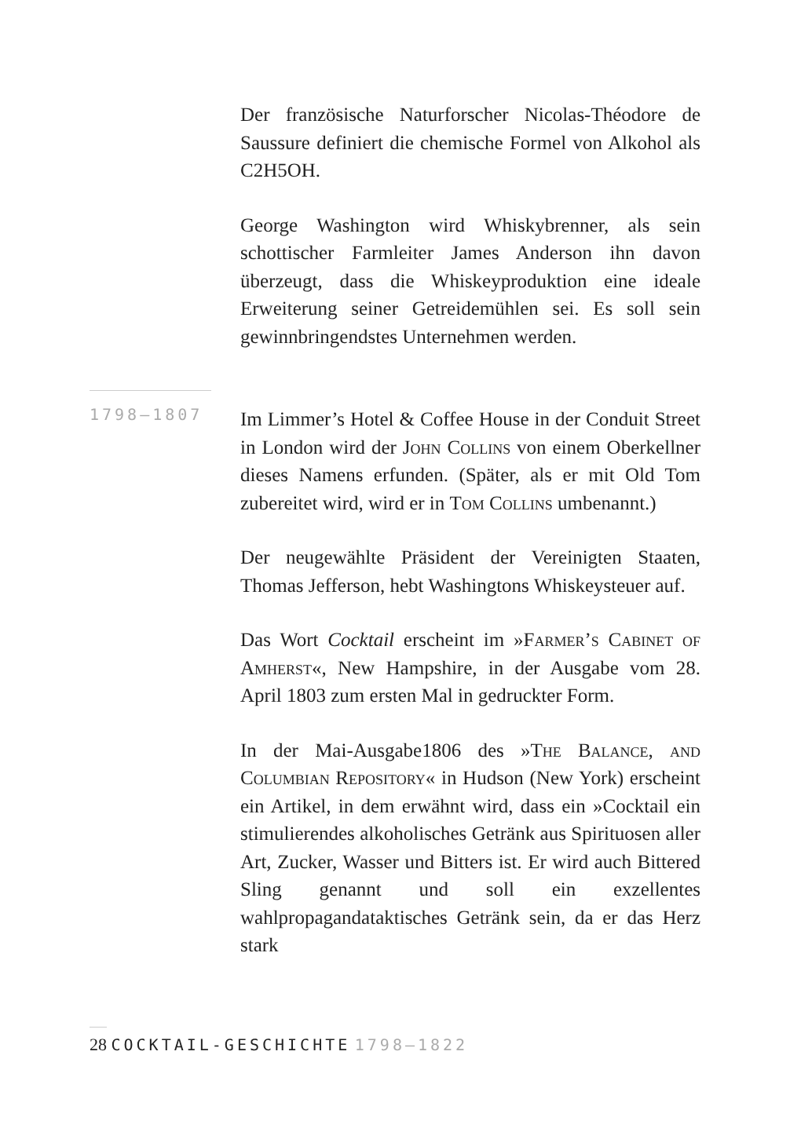1798–1807
Der französische Naturforscher Nicolas-Théodore de Saussure definiert die chemische Formel von Alkohol als C2H5OH.
George Washington wird Whiskybrenner, als sein schottischer Farmleiter James Anderson ihn davon überzeugt, dass die Whiskeyproduktion eine ideale Erweiterung seiner Getreidemühlen sei. Es soll sein gewinnbringendstes Unternehmen werden.
Im Limmer’s Hotel & Coffee House in der Conduit Street in London wird der John Collins von einem Oberkellner dieses Namens erfunden. (Später, als er mit Old Tom zubereitet wird, wird er in Tom Collins umbenannt.)
Der neugewählte Präsident der Vereinigten Staaten, Thomas Jefferson, hebt Washingtons Whiskeysteuer auf.
Das Wort Cocktail erscheint im »Farmer’s Cabinet of Amherst«, New Hampshire, in der Ausgabe vom 28. April 1803 zum ersten Mal in gedruckter Form.
In der Mai-Ausgabe1806 des »The Balance, and Columbian Repository« in Hudson (New York) erscheint ein Artikel, in dem erwähnt wird, dass ein »Cocktail ein stimulierendes alkoholisches Getränk aus Spirituosen aller Art, Zucker, Wasser und Bitters ist. Er wird auch Bittered Sling genannt und soll ein exzellentes wahlpropagandataktisches Getränk sein, da er das Herz stark
28 COCKTAIL-GESCHICHTE 1798–1822